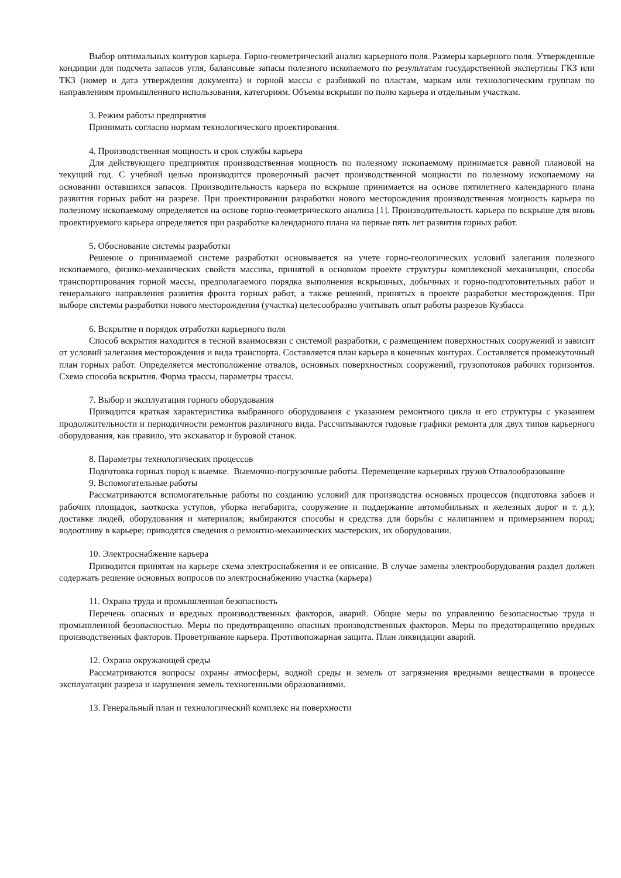Выбор оптимальных контуров карьера. Горно-геометрический анализ карьерного поля. Размеры карьерного поля. Утвержденные кондиции для подсчета запасов угля, балансовые запасы полезного ископаемого по результатам государственной экспертизы ГКЗ или ТКЗ (номер и дата утверждения документа) и горной массы с разбивкой по пластам, маркам или технологическим группам по направлениям промышленного использования, категориям. Объемы вскрыши по полю карьера и отдельным участкам.
3. Режим работы предприятия
Принимать согласно нормам технологического проектирования.
4. Производственная мощность и срок службы карьера
Для действующего предприятия производственная мощность по полезному ископаемому принимается равной плановой на текущий год. С учебной целью производится проверочный расчет производственной мощности по полезному ископаемому на основании оставшихся запасов. Производительность карьера по вскрыше принимается на основе пятилетнего календарного плана развития горных работ на разрезе. При проектировании разработки нового месторождения производственная мощность карьера по полезному ископаемому определяется на основе горно-геометрического анализа [1]. Производительность карьера по вскрыше для вновь проектируемого карьера определяется при разработке календарного плана на первые пять лет развития горных работ.
5. Обоснование системы разработки
Решение о принимаемой системе разработки основывается на учете горно-геологических условий залегания полезного ископаемого, физико-механических свойств массива, принятой в основном проекте структуры комплексной механизации, способа транспортирования горной массы, предполагаемого порядка выполнения вскрышных, добычных и горно-подготовительных работ и генерального направления развития фронта горных работ, а также решений, принятых в проекте разработки месторождения. При выборе системы разработки нового месторождения (участка) целесообразно учитывать опыт работы разрезов Кузбасса
6. Вскрытие и порядок отработки карьерного поля
Способ вскрытия находится в тесной взаимосвязи с системой разработки, с размещением поверхностных сооружений и зависит от условий залегания месторождения и вида транспорта. Составляется план карьера в конечных контурах. Составляется промежуточный план горных работ. Определяется местоположение отвалов, основных поверхностных сооружений, грузопотоков рабочих горизонтов. Схема способа вскрытия. Форма трассы, параметры трассы.
7. Выбор и эксплуатация горного оборудования
Приводится краткая характеристика выбранного оборудования с указанием ремонтного цикла и его структуры с указанием продолжительности и периодичности ремонтов различного вида. Рассчитываются годовые графики ремонта для двух типов карьерного оборудования, как правило, это экскаватор и буровой станок.
8. Параметры технологических процессов
Подготовка горных пород к выемке. Выемочно-погрузочные работы. Перемещение карьерных грузов Отвалообразование
9. Вспомогательные работы
Рассматриваются вспомогательные работы по созданию условий для производства основных процессов (подготовка забоев и рабочих площадок, заоткоска уступов, уборка негабарита, сооружение и поддержание автомобильных и железных дорог и т. д.); доставке людей, оборудования и материалов; выбираются способы и средства для борьбы с налипанием и примерзанием пород; водоотливу в карьере; приводятся сведения о ремонтно-механических мастерских, их оборудовании.
10. Электроснабжение карьера
Приводится принятая на карьере схема электроснабжения и ее описание. В случае замены электрооборудования раздел должен содержать решение основных вопросов по электроснабжению участка (карьера)
11. Охрана труда и промышленная безопасность
Перечень опасных и вредных производственных факторов, аварий. Общие меры по управлению безопасностью труда и промышленной безопасностью. Меры по предотвращению опасных производственных факторов. Меры по предотвращению вредных производственных факторов. Проветривание карьера. Противопожарная защита. План ликвидации аварий.
12. Охрана окружающей среды
Рассматриваются вопросы охраны атмосферы, водной среды и земель от загрязнения вредными веществами в процессе эксплуатации разреза и нарушения земель техногенными образованиями.
13. Генеральный план и технологический комплекс на поверхности